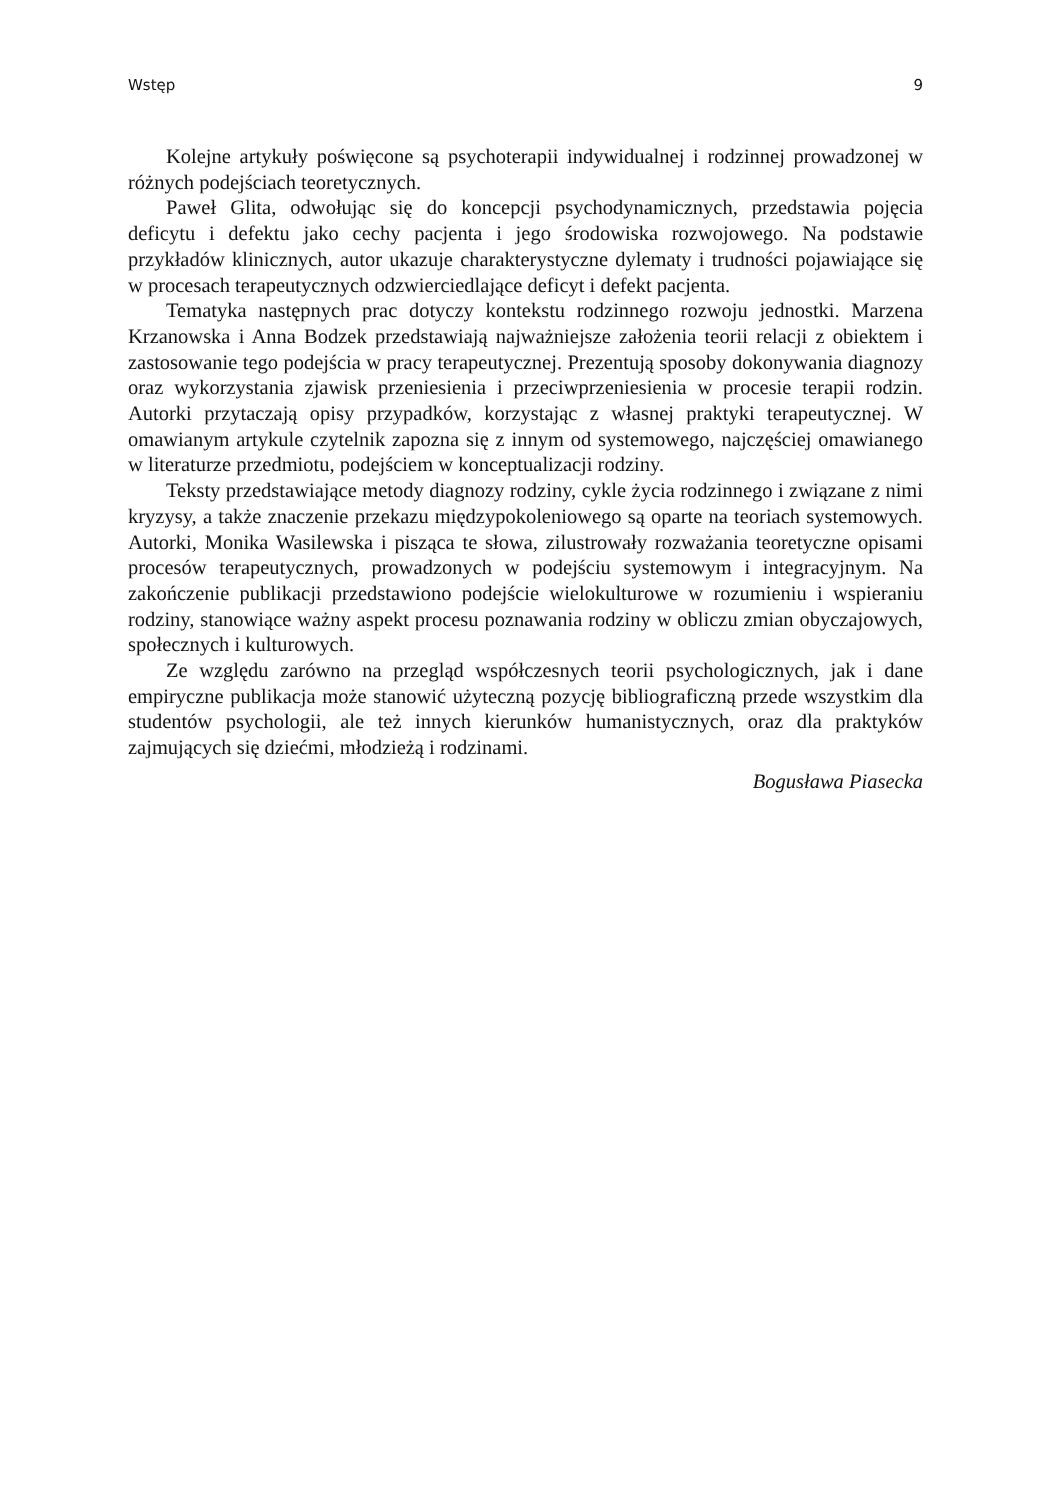Wstęp 9
Kolejne artykuły poświęcone są psychoterapii indywidualnej i rodzinnej prowadzonej w różnych podejściach teoretycznych.
Paweł Glita, odwołując się do koncepcji psychodynamicznych, przedstawia pojęcia deficytu i defektu jako cechy pacjenta i jego środowiska rozwojowego. Na podstawie przykładów klinicznych, autor ukazuje charakterystyczne dylematy i trudności pojawiające się w procesach terapeutycznych odzwierciedlające deficyt i defekt pacjenta.
Tematyka następnych prac dotyczy kontekstu rodzinnego rozwoju jednostki. Marzena Krzanowska i Anna Bodzek przedstawiają najważniejsze założenia teorii relacji z obiektem i zastosowanie tego podejścia w pracy terapeutycznej. Prezentują sposoby dokonywania diagnozy oraz wykorzystania zjawisk przeniesienia i przeciwprzeniesienia w procesie terapii rodzin. Autorki przytaczają opisy przypadków, korzystając z własnej praktyki terapeutycznej. W omawianym artykule czytelnik zapozna się z innym od systemowego, najczęściej omawianego w literaturze przedmiotu, podejściem w konceptualizacji rodziny.
Teksty przedstawiające metody diagnozy rodziny, cykle życia rodzinnego i związane z nimi kryzysy, a także znaczenie przekazu międzypokoleniowego są oparte na teoriach systemowych. Autorki, Monika Wasilewska i pisząca te słowa, zilustrowały rozważania teoretyczne opisami procesów terapeutycznych, prowadzonych w podejściu systemowym i integracyjnym. Na zakończenie publikacji przedstawiono podejście wielokulturowe w rozumieniu i wspieraniu rodziny, stanowiące ważny aspekt procesu poznawania rodziny w obliczu zmian obyczajowych, społecznych i kulturowych.
Ze względu zarówno na przegląd współczesnych teorii psychologicznych, jak i dane empiryczne publikacja może stanowić użyteczną pozycję bibliograficzną przede wszystkim dla studentów psychologii, ale też innych kierunków humanistycznych, oraz dla praktyków zajmujących się dziećmi, młodzieżą i rodzinami.
Bogusława Piasecka